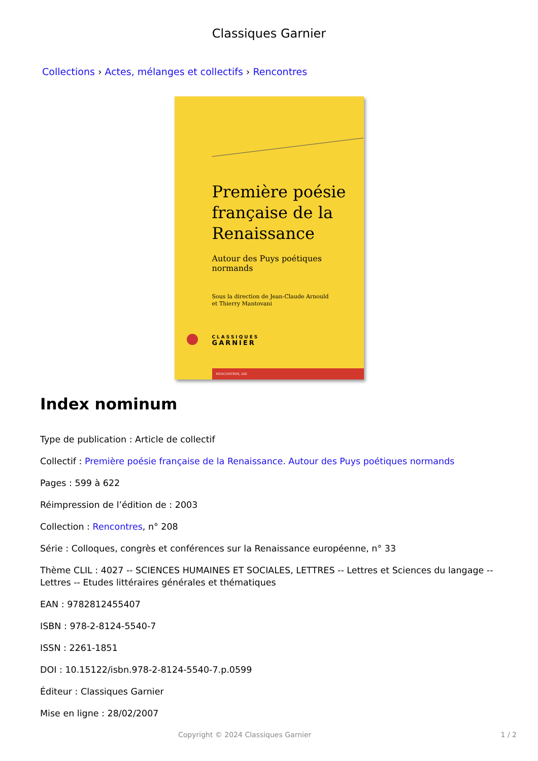Classiques Garnier
Collections › Actes, mélanges et collectifs › Rencontres
Première poésie
française de la
Renaissance
Autour des Puys poétiques normands
Sous la direction de Jean-Claude Arnould
et Thierry Mantovani
CLASSIQUES
GARNIER
RENCONTRES, 208
Index nominum
Type de publication : Article de collectif
Collectif : Première poésie française de la Renaissance. Autour des Puys poétiques normands
Pages : 599 à 622
Réimpression de l’édition de : 2003
Collection : Rencontres, n° 208
Série : Colloques, congrès et conférences sur la Renaissance européenne, n° 33
Thème CLIL : 4027 -- SCIENCES HUMAINES ET SOCIALES, LETTRES -- Lettres et Sciences du langage -- Lettres -- Etudes littéraires générales et thématiques
EAN : 9782812455407
ISBN : 978-2-8124-5540-7
ISSN : 2261-1851
DOI : 10.15122/isbn.978-2-8124-5540-7.p.0599
Éditeur : Classiques Garnier
Mise en ligne : 28/02/2007
Copyright © 2024 Classiques Garnier 1 / 2